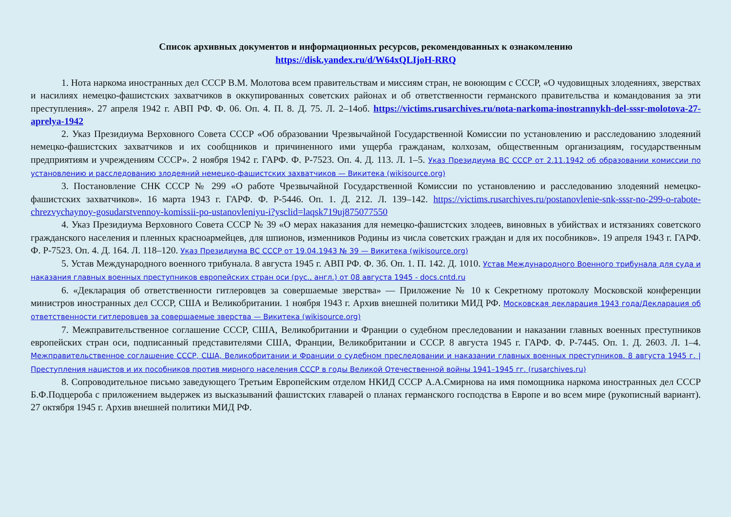Список архивных документов и информационных ресурсов, рекомендованных к ознакомлению
https://disk.yandex.ru/d/W64xQLIjoH-RRQ
1. Нота наркома иностранных дел СССР В.М. Молотова всем правительствам и миссиям стран, не воюющим с СССР, «О чудовищных злодеяниях, зверствах и насилиях немецко-фашистских захватчиков в оккупированных советских районах и об ответственности германского правительства и командования за эти преступления». 27 апреля 1942 г. АВП РФ. Ф. 06. Оп. 4. П. 8. Д. 75. Л. 2–14об. https://victims.rusarchives.ru/nota-narkoma-inostrannykh-del-sssr-molotova-27-aprelya-1942
2. Указ Президиума Верховного Совета СССР «Об образовании Чрезвычайной Государственной Комиссии по установлению и расследованию злодеяний немецко-фашистских захватчиков и их сообщников и причиненного ими ущерба гражданам, колхозам, общественным организациям, государственным предприятиям и учреждениям СССР». 2 ноября 1942 г. ГАРФ. Ф. Р-7523. Оп. 4. Д. 113. Л. 1–5. Указ Президиума ВС СССР от 2.11.1942 об образовании комиссии по установлению и расследованию злодеяний немецко-фашистских захватчиков — Викитека (wikisource.org)
3. Постановление СНК СССР № 299 «О работе Чрезвычайной Государственной Комиссии по установлению и расследованию злодеяний немецко-фашистских захватчиков». 16 марта 1943 г. ГАРФ. Ф. Р-5446. Оп. 1. Д. 212. Л. 139–142. https://victims.rusarchives.ru/postanovlenie-snk-sssr-no-299-o-rabote-chrezvychaynoy-gosudarstvennoy-komissii-po-ustanovleniyu-i?ysclid=laqsk719uj875077550
4. Указ Президиума Верховного Совета СССР № 39 «О мерах наказания для немецко-фашистских злодеев, виновных в убийствах и истязаниях советского гражданского населения и пленных красноармейцев, для шпионов, изменников Родины из числа советских граждан и для их пособников». 19 апреля 1943 г. ГАРФ. Ф. Р-7523. Оп. 4. Д. 164. Л. 118–120. Указ Президиума ВС СССР от 19.04.1943 № 39 — Викитека (wikisource.org)
5. Устав Международного военного трибунала. 8 августа 1945 г. АВП РФ. Ф. 3б. Оп. 1. П. 142. Д. 1010. Устав Международного Военного трибунала для суда и наказания главных военных преступников европейских стран оси (рус., англ.) от 08 августа 1945 - docs.cntd.ru
6. «Декларация об ответственности гитлеровцев за совершаемые зверства» — Приложение № 10 к Секретному протоколу Московской конференции министров иностранных дел СССР, США и Великобритании. 1 ноября 1943 г. Архив внешней политики МИД РФ. Московская декларация 1943 года/Декларация об ответственности гитлеровцев за совершаемые зверства — Викитека (wikisource.org)
7. Межправительственное соглашение СССР, США, Великобритании и Франции о судебном преследовании и наказании главных военных преступников европейских стран оси, подписанный представителями США, Франции, Великобритании и СССР. 8 августа 1945 г. ГАРФ. Ф. Р-7445. Оп. 1. Д. 2603. Л. 1–4. Межправительственное соглашение СССР, США, Великобритании и Франции о судебном преследовании и наказании главных военных преступников. 8 августа 1945 г. | Преступления нацистов и их пособников против мирного населения СССР в годы Великой Отечественной войны 1941–1945 гг. (rusarchives.ru)
8. Сопроводительное письмо заведующего Третьим Европейским отделом НКИД СССР А.А.Смирнова на имя помощника наркома иностранных дел СССР Б.Ф.Подцероба с приложением выдержек из высказываний фашистских главарей о планах германского господства в Европе и во всем мире (рукописный вариант). 27 октября 1945 г. Архив внешней политики МИД РФ.